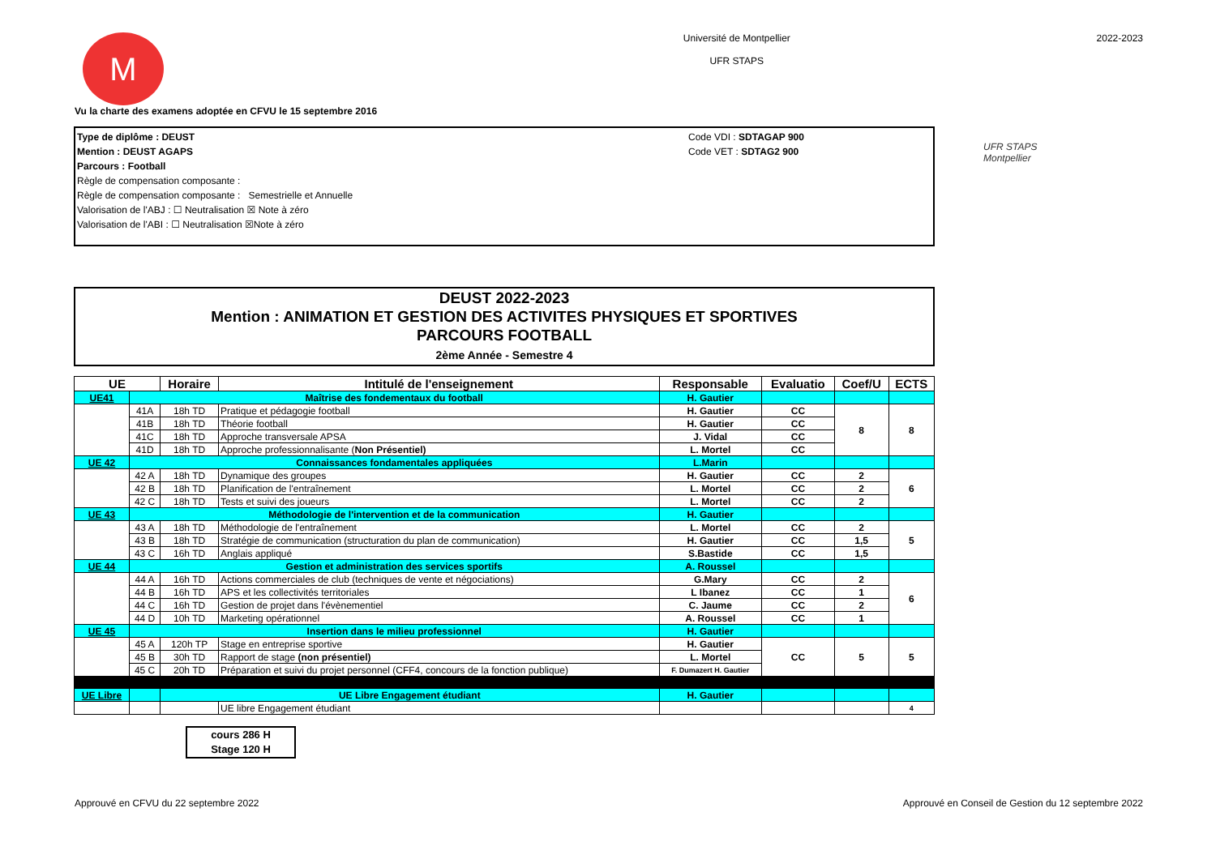M
Vu la charte des examens adoptée en CFVU le 15 septembre 2016
Université de Montpellier
UFR STAPS
2022-2023
Type de diplôme : DEUST
Mention : DEUST AGAPS
Parcours : Football
Règle de compensation composante :
Règle de compensation composante : Semestrielle et Annuelle
Valorisation de l'ABJ : ☐ Neutralisation ☒ Note à zéro
Valorisation de l'ABI : ☐ Neutralisation ☒Note à zéro
Code VDI : SDTAGAP 900
Code VET : SDTAG2 900
UFR STAPS
Montpellier
DEUST 2022-2023
Mention : ANIMATION ET GESTION DES ACTIVITES PHYSIQUES ET SPORTIVES
PARCOURS FOOTBALL
2ème Année - Semestre 4
| UE | | Horaire | Intitulé de l'enseignement | Responsable | Evaluatio | Coef/U | ECTS |
| --- | --- | --- | --- | --- | --- | --- | --- |
| UE41 | Maîtrise des fondementaux du football | | | H. Gautier | | | |
| | 41A | 18h TD | Pratique et pédagogie football | H. Gautier | CC | 8 | 8 |
| | 41B | 18h TD | Théorie football | H. Gautier | CC | | |
| | 41C | 18h TD | Approche transversale APSA | J. Vidal | CC | | |
| | 41D | 18h TD | Approche professionnalisante ( Non Présentiel) | L. Mortel | CC | | |
| UE 42 | Connaissances fondamentales appliquées | | | L.Marin | | | |
| | 42 A | 18h TD | Dynamique des groupes | H. Gautier | CC | 2 | 6 |
| | 42 B | 18h TD | Planification de l'entraînement | L. Mortel | CC | 2 | |
| | 42 C | 18h TD | Tests et suivi des joueurs | L. Mortel | CC | 2 | |
| UE 43 | Méthodologie de l'intervention et de la communication | | | H. Gautier | | | |
| | 43 A | 18h TD | Méthodologie de l'entraînement | L. Mortel | CC | 2 | 5 |
| | 43 B | 18h TD | Stratégie de communication (structuration du plan de communication) | H. Gautier | CC | 1,5 | |
| | 43 C | 16h TD | Anglais appliqué | S.Bastide | CC | 1,5 | |
| UE 44 | Gestion et administration des services sportifs | | | A. Roussel | | | |
| | 44 A | 16h TD | Actions commerciales de club (techniques de vente et négociations) | G.Mary | CC | 2 | 6 |
| | 44 B | 16h TD | APS et les collectivités territoriales | L Ibanez | CC | 1 | |
| | 44 C | 16h TD | Gestion de projet dans l'évènementiel | C. Jaume | CC | 2 | |
| | 44 D | 10h TD | Marketing opérationnel | A. Roussel | CC | 1 | |
| UE 45 | Insertion dans le milieu professionnel | | | H. Gautier | | | |
| | 45 A | 120h TP | Stage en entreprise sportive | H. Gautier | CC | 5 | 5 |
| | 45 B | 30h TD | Rapport de stage (non présentiel) | L. Mortel | | | |
| | 45 C | 20h TD | Préparation et suivi du projet personnel (CFF4, concours de la fonction publique) | F. Dumazert H. Gautier | | | |
| UE Libre | | UE Libre Engagement étudiant | | H. Gautier | | | |
| | | | UE libre Engagement étudiant | | | | 4 |
cours 286 H
Stage 120 H
Approuvé en CFVU du 22 septembre 2022 Approuvé en Conseil de Gestion du 12 septembre 2022